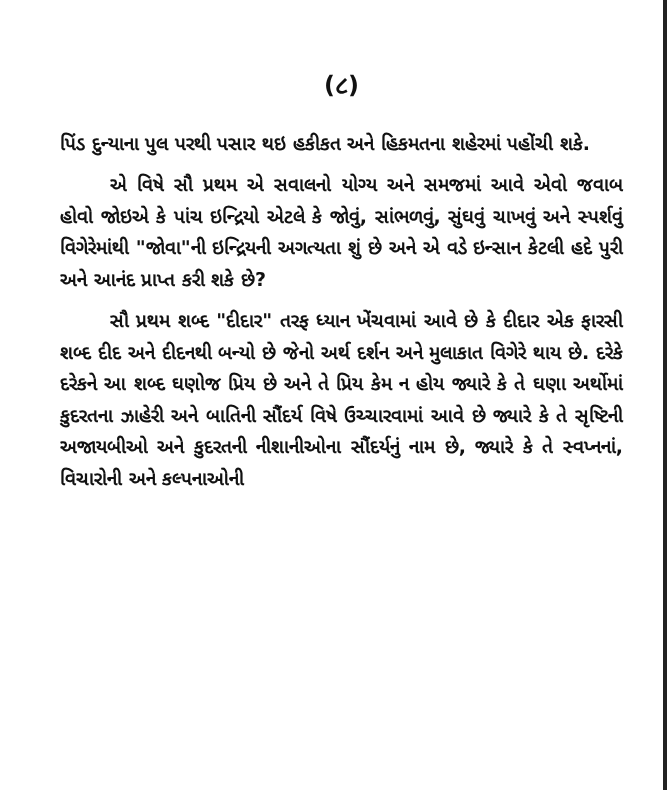(૮)
પિંડ દુન્યાના પુલ પરથી પસાર થઇ હકીકત અને હિકમતના શહેરમાં પહોંચી શકે.
એ વિષે સૌ પ્રથમ એ સવાલનો યોગ્ય અને સમજમાં આવે એવો જવાબ હોવો જોઇએ કે પાંચ ઇન્દ્રિયો એટલે કે જોવું, સાંભળવું, સુંઘવું ચાખવું અને સ્પર્શવું વિગેરેમાંથી "જોવા"ની ઇન્દ્રિયની અગત્યતા શું છે અને એ વડે ઇન્સાન કેટલી હદે પુરી અને આનંદ પ્રાપ્ત કરી શકે છે?
સૌ પ્રથમ શબ્દ "દીદાર" તરફ ધ્યાન ખેંચવામાં આવે છે કે દીદાર એક ફારસી શબ્દ દીદ અને દીદનથી બન્યો છે જેનો અર્થ દર્શન અને મુલાકાત વિગેરે થાય છે. દરેકે દરેકને આ શબ્દ ઘણોજ પ્રિય છે અને તે પ્રિય કેમ ન હોય જ્યારે કે તે ઘણા અર્થોમાં કુદરતના ઝાહેરી અને બાતિની સૌંદર્ય વિષે ઉચ્ચારવામાં આવે છે જ્યારે કે તે સૃષ્ટિની અજાયબીઓ અને કુદરતની નીશાનીઓના સૌંદર્યનું નામ છે, જ્યારે કે તે સ્વપ્નનાં, વિચારોની અને કલ્પનાઓની